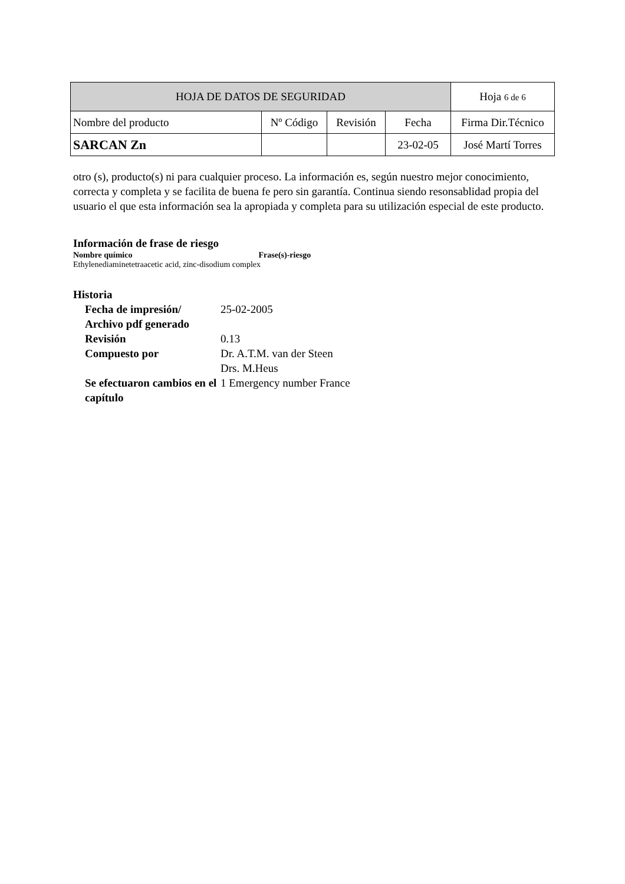| HOJA DE DATOS DE SEGURIDAD | | | | Hoja 6 de 6 |
| Nombre del producto | Nº Código | Revisión | Fecha | Firma Dir.Técnico |
| SARCAN Zn | | | 23-02-05 | José Martí Torres |
otro (s), producto(s) ni para cualquier proceso. La información es, según nuestro mejor conocimiento, correcta y completa y se facilita de buena fe pero sin garantía. Continua siendo resonsablidad propia del usuario el que esta información sea la apropiada y completa para su utilización especial de este producto.
Información de frase de riesgo
Nombre químico Frase(s)-riesgo
Ethylenediaminetetraacetic acid, zinc-disodium complex
Historia
| Fecha de impresión/ Archivo pdf generado | 25-02-2005 |
| Revisión | 0.13 |
| Compuesto por | Dr. A.T.M. van der Steen Drs. M.Heus |
| Se efectuaron cambios en el capítulo | 1 Emergency number France |